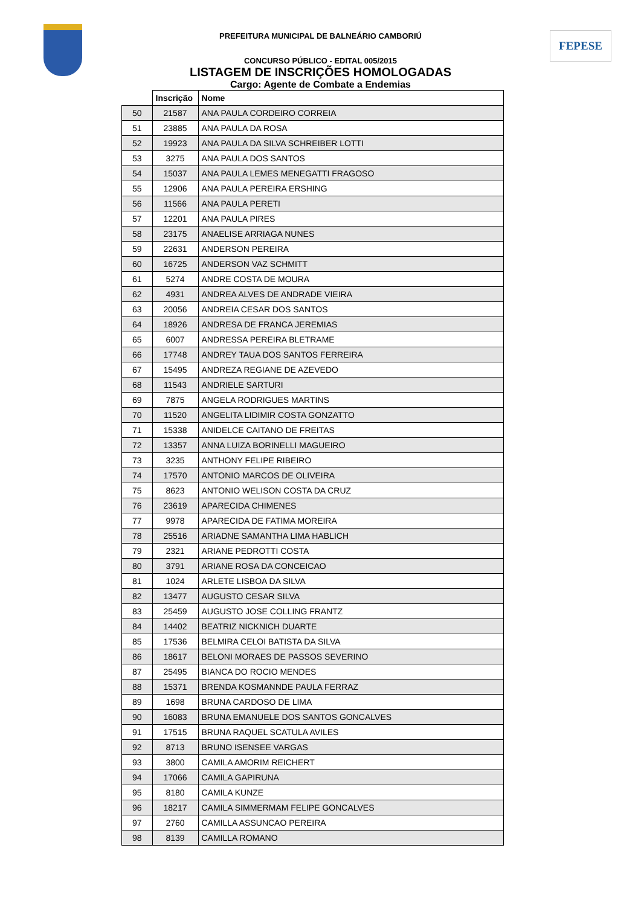FEPESE
PREFEITURA MUNICIPAL DE BALNEÁRIO CAMBORIÚ
CONCURSO PÚBLICO - EDITAL 005/2015
LISTAGEM DE INSCRIÇÕES HOMOLOGADAS
Cargo: Agente de Combate a Endemias
| | Inscrição | Nome |
| --- | --- | --- |
| 50 | 21587 | ANA PAULA CORDEIRO CORREIA |
| 51 | 23885 | ANA PAULA DA ROSA |
| 52 | 19923 | ANA PAULA DA SILVA SCHREIBER LOTTI |
| 53 | 3275 | ANA PAULA DOS SANTOS |
| 54 | 15037 | ANA PAULA LEMES MENEGATTI FRAGOSO |
| 55 | 12906 | ANA PAULA PEREIRA ERSHING |
| 56 | 11566 | ANA PAULA PERETI |
| 57 | 12201 | ANA PAULA PIRES |
| 58 | 23175 | ANAELISE ARRIAGA NUNES |
| 59 | 22631 | ANDERSON PEREIRA |
| 60 | 16725 | ANDERSON VAZ SCHMITT |
| 61 | 5274 | ANDRE COSTA DE MOURA |
| 62 | 4931 | ANDREA ALVES DE ANDRADE VIEIRA |
| 63 | 20056 | ANDREIA CESAR DOS SANTOS |
| 64 | 18926 | ANDRESA DE FRANCA JEREMIAS |
| 65 | 6007 | ANDRESSA PEREIRA BLETRAME |
| 66 | 17748 | ANDREY TAUA DOS SANTOS FERREIRA |
| 67 | 15495 | ANDREZA REGIANE DE AZEVEDO |
| 68 | 11543 | ANDRIELE SARTURI |
| 69 | 7875 | ANGELA RODRIGUES MARTINS |
| 70 | 11520 | ANGELITA LIDIMIR COSTA GONZATTO |
| 71 | 15338 | ANIDELCE CAITANO DE FREITAS |
| 72 | 13357 | ANNA LUIZA BORINELLI MAGUEIRO |
| 73 | 3235 | ANTHONY FELIPE RIBEIRO |
| 74 | 17570 | ANTONIO MARCOS DE OLIVEIRA |
| 75 | 8623 | ANTONIO WELISON COSTA DA CRUZ |
| 76 | 23619 | APARECIDA CHIMENES |
| 77 | 9978 | APARECIDA DE FATIMA MOREIRA |
| 78 | 25516 | ARIADNE SAMANTHA LIMA HABLICH |
| 79 | 2321 | ARIANE PEDROTTI COSTA |
| 80 | 3791 | ARIANE ROSA DA CONCEICAO |
| 81 | 1024 | ARLETE LISBOA DA SILVA |
| 82 | 13477 | AUGUSTO CESAR SILVA |
| 83 | 25459 | AUGUSTO JOSE COLLING FRANTZ |
| 84 | 14402 | BEATRIZ NICKNICH DUARTE |
| 85 | 17536 | BELMIRA CELOI BATISTA DA SILVA |
| 86 | 18617 | BELONI MORAES DE PASSOS SEVERINO |
| 87 | 25495 | BIANCA DO ROCIO MENDES |
| 88 | 15371 | BRENDA KOSMANNDE PAULA FERRAZ |
| 89 | 1698 | BRUNA CARDOSO DE LIMA |
| 90 | 16083 | BRUNA EMANUELE DOS SANTOS GONCALVES |
| 91 | 17515 | BRUNA RAQUEL SCATULA AVILES |
| 92 | 8713 | BRUNO ISENSEE VARGAS |
| 93 | 3800 | CAMILA AMORIM REICHERT |
| 94 | 17066 | CAMILA GAPIRUNA |
| 95 | 8180 | CAMILA KUNZE |
| 96 | 18217 | CAMILA SIMMERMAM FELIPE GONCALVES |
| 97 | 2760 | CAMILLA ASSUNCAO PEREIRA |
| 98 | 8139 | CAMILLA ROMANO |